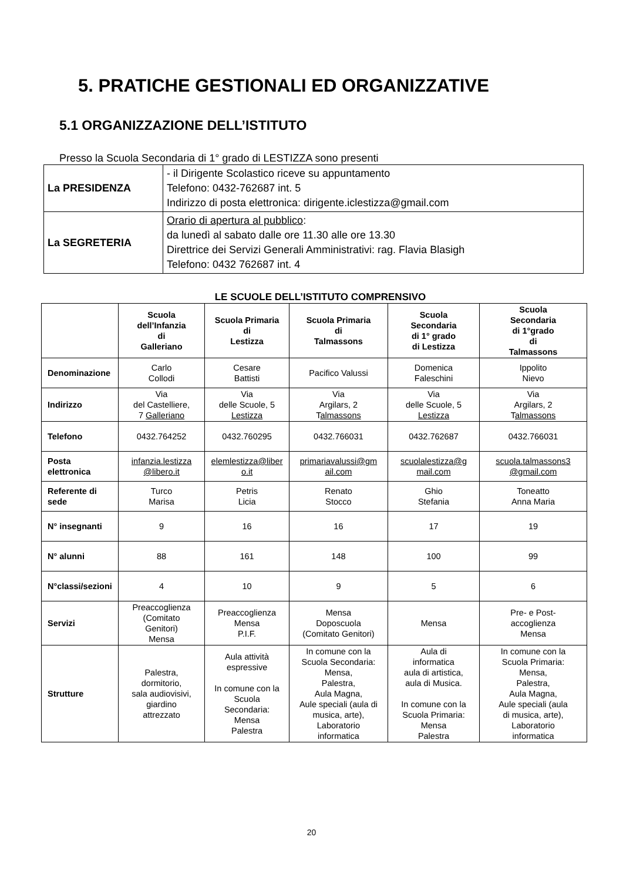5. PRATICHE GESTIONALI ED ORGANIZZATIVE
5.1 ORGANIZZAZIONE DELL’ISTITUTO
Presso la Scuola Secondaria di 1° grado di LESTIZZA sono presenti
| La PRESIDENZA | - il Dirigente Scolastico riceve su appuntamento Telefono: 0432-762687 int. 5 Indirizzo di posta elettronica: dirigente.iclestizza@gmail.com |
| La SEGRETERIA | Orario di apertura al pubblico : da lunedì al sabato dalle ore 11.30 alle ore 13.30 Direttrice dei Servizi Generali Amministrativi: rag. Flavia Blasigh Telefono: 0432 762687 int. 4 |
LE SCUOLE DELL’ISTITUTO COMPRENSIVO
| | Scuola dell’Infanzia di Galleriano | Scuola Primaria di Lestizza | Scuola Primaria di Talmassons | Scuola Secondaria di 1° grado di Lestizza | Scuola Secondaria di 1°grado di Talmassons |
| --- | --- | --- | --- | --- | --- |
| Denominazione | Carlo Collodi | Cesare Battisti | Pacifico Valussi | Domenica Faleschini | Ippolito Nievo |
| Indirizzo | Via del Castelliere, 7 Galleriano | Via delle Scuole, 5 Lestizza | Via Argilars, 2 T almassons | Via delle Scuole, 5 Lestizza | Via Argilars, 2 T almassons |
| Telefono | 0432.764252 | 0432.760295 | 0432.766031 | 0432.762687 | 0432.766031 |
| Posta elettronica | infanzia.lestizza @libero.it | elemlestizza@liber o.it | primariavalussi@gm ail.com | scuolalestizza@g mail.com | scuola.talmassons3 @gmail.com |
| Referente di sede | Turco Marisa | Petris Licia | Renato Stocco | Ghio Stefania | Toneatto Anna Maria |
| N° insegnanti | 9 | 16 | 16 | 17 | 19 |
| N° alunni | 88 | 161 | 148 | 100 | 99 |
| N°classi/sezioni | 4 | 10 | 9 | 5 | 6 |
| Servizi | Preaccoglienza (Comitato Genitori) Mensa | Preaccoglienza Mensa P.I.F. | Mensa Doposcuola (Comitato Genitori) | Mensa | Pre- e Post- accoglienza Mensa |
| Strutture | Palestra, dormitorio, sala audiovisivi, giardino attrezzato | Aula attività espressive In comune con la Scuola Secondaria: Mensa Palestra | In comune con la Scuola Secondaria: Mensa, Palestra, Aula Magna, Aule speciali (aula di musica, arte), Laboratorio informatica | Aula di informatica aula di artistica, aula di Musica. In comune con la Scuola Primaria: Mensa Palestra | In comune con la Scuola Primaria: Mensa, Palestra, Aula Magna, Aule speciali (aula di musica, arte), Laboratorio informatica |
20